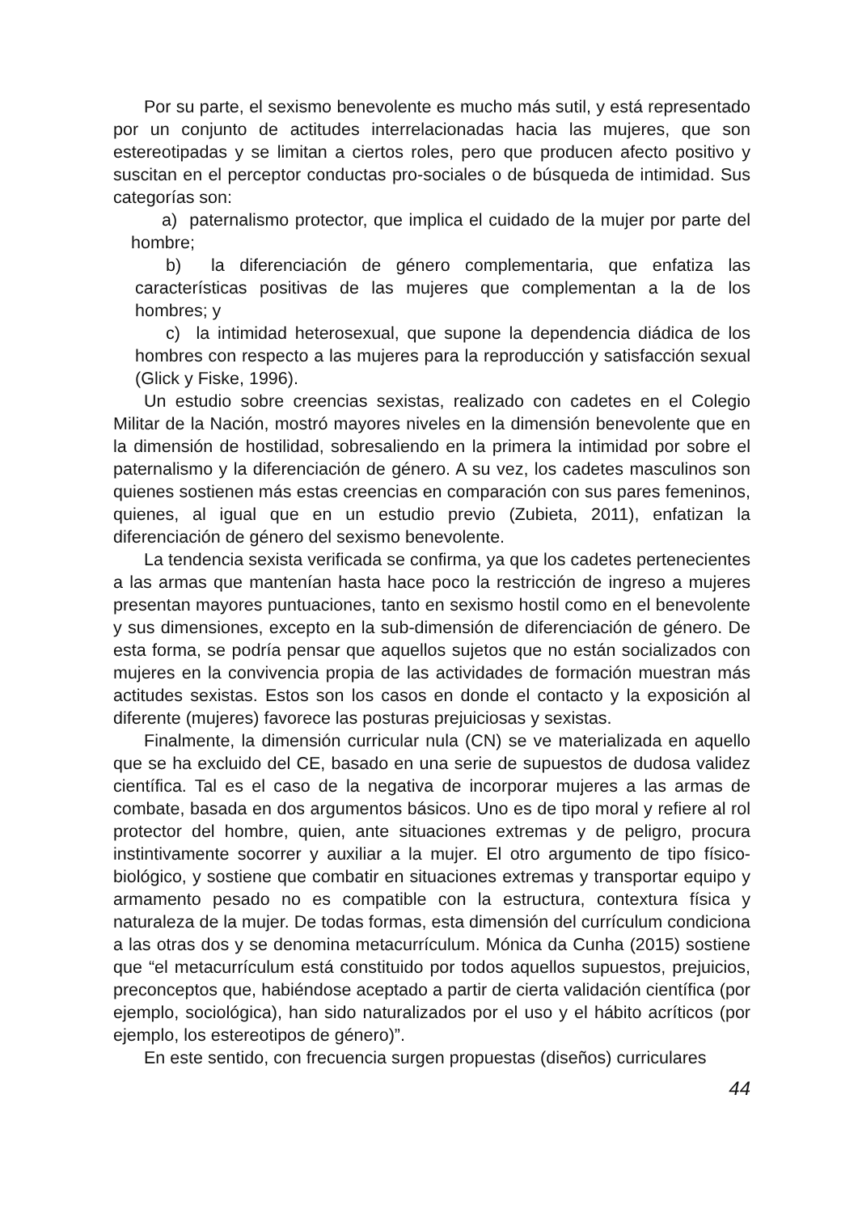Por su parte, el sexismo benevolente es mucho más sutil, y está representado por un conjunto de actitudes interrelacionadas hacia las mujeres, que son estereotipadas y se limitan a ciertos roles, pero que producen afecto positivo y suscitan en el perceptor conductas pro-sociales o de búsqueda de intimidad. Sus categorías son:
a) paternalismo protector, que implica el cuidado de la mujer por parte del hombre;
b) la diferenciación de género complementaria, que enfatiza las características positivas de las mujeres que complementan a la de los hombres; y
c) la intimidad heterosexual, que supone la dependencia diádica de los hombres con respecto a las mujeres para la reproducción y satisfacción sexual (Glick y Fiske, 1996).
Un estudio sobre creencias sexistas, realizado con cadetes en el Colegio Militar de la Nación, mostró mayores niveles en la dimensión benevolente que en la dimensión de hostilidad, sobresaliendo en la primera la intimidad por sobre el paternalismo y la diferenciación de género. A su vez, los cadetes masculinos son quienes sostienen más estas creencias en comparación con sus pares femeninos, quienes, al igual que en un estudio previo (Zubieta, 2011), enfatizan la diferenciación de género del sexismo benevolente.
La tendencia sexista verificada se confirma, ya que los cadetes pertenecientes a las armas que mantenían hasta hace poco la restricción de ingreso a mujeres presentan mayores puntuaciones, tanto en sexismo hostil como en el benevolente y sus dimensiones, excepto en la sub-dimensión de diferenciación de género. De esta forma, se podría pensar que aquellos sujetos que no están socializados con mujeres en la convivencia propia de las actividades de formación muestran más actitudes sexistas. Estos son los casos en donde el contacto y la exposición al diferente (mujeres) favorece las posturas prejuiciosas y sexistas.
Finalmente, la dimensión curricular nula (CN) se ve materializada en aquello que se ha excluido del CE, basado en una serie de supuestos de dudosa validez científica. Tal es el caso de la negativa de incorporar mujeres a las armas de combate, basada en dos argumentos básicos. Uno es de tipo moral y refiere al rol protector del hombre, quien, ante situaciones extremas y de peligro, procura instintivamente socorrer y auxiliar a la mujer. El otro argumento de tipo físico-biológico, y sostiene que combatir en situaciones extremas y transportar equipo y armamento pesado no es compatible con la estructura, contextura física y naturaleza de la mujer. De todas formas, esta dimensión del currículum condiciona a las otras dos y se denomina metacurrículum. Mónica da Cunha (2015) sostiene que “el metacurrículum está constituido por todos aquellos supuestos, prejuicios, preconceptos que, habiéndose aceptado a partir de cierta validación científica (por ejemplo, sociológica), han sido naturalizados por el uso y el hábito acríticos (por ejemplo, los estereotipos de género)”.
En este sentido, con frecuencia surgen propuestas (diseños) curriculares
44